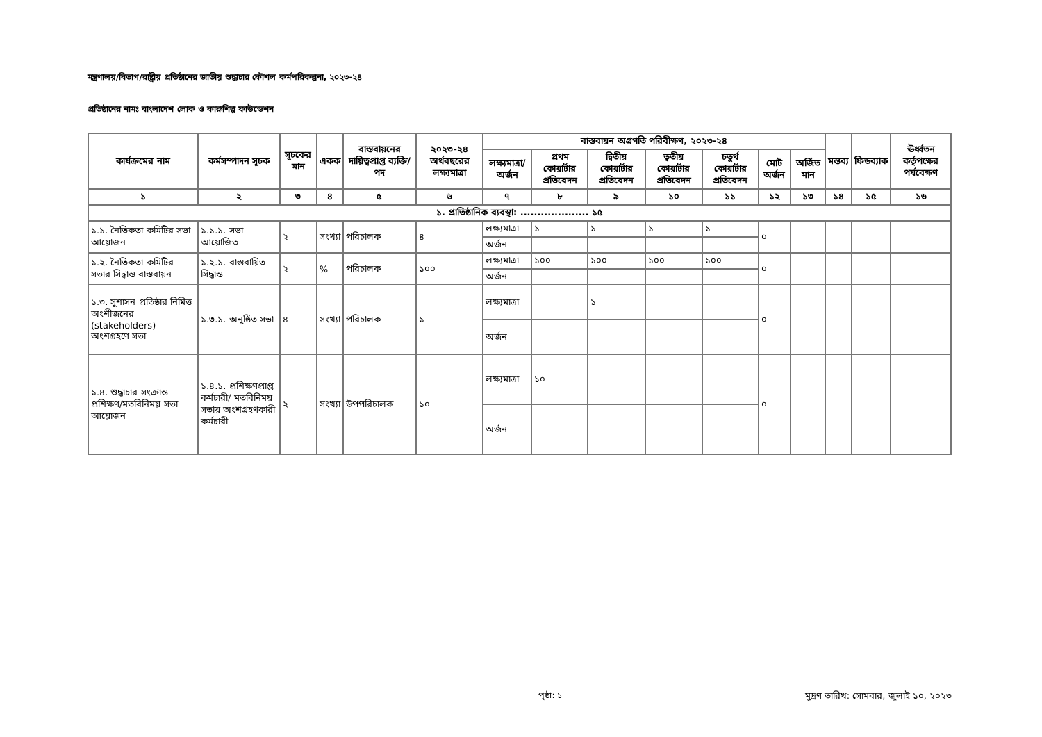মন্ত্রণালয়/বিভাগ/রাষ্ট্রীয় প্রতিষ্ঠানের জাতীয় শুদ্ধাচার কৌশল কর্মপরিকল্পনা, ২০২৩-২৪
প্রতিষ্ঠানের নামঃ বাংলাদেশ লোক ও কারুশিল্প ফাউন্ডেশন
| কার্যক্রমের নাম | কর্মসম্পাদন সূচক | সূচকের মান | একক | বাস্তবায়নের দায়িত্বপ্রাপ্ত ব্যক্তি/পদ | ২০২৩-২৪ অর্থবছরের লক্ষ্যমাত্রা | বাস্তবায়ন অগ্রগতি পরিবীক্ষণ, ২০২৩-২৪ | | | | | | | মন্তব্য | ফিডব্যাক | ঊর্ধ্বতন কর্তৃপক্ষের পর্যবেক্ষণ |
| --- | --- | --- | --- | --- | --- | --- | --- | --- | --- | --- | --- | --- | --- | --- | --- |
| | | | | | | লক্ষ্যমাত্রা/অর্জন | প্রথম কোয়ার্টার প্রতিবেদন | দ্বিতীয় কোয়ার্টার প্রতিবেদন | তৃতীয় কোয়ার্টার প্রতিবেদন | চতুর্থ কোয়ার্টার প্রতিবেদন | মোট অর্জন | অর্জিত মান | | | |
| ১ | ২ | ৩ | ৪ | ৫ | ৬ | ৭ | ৮ | ৯ | ১০ | ১১ | ১২ | ১৩ | ১৪ | ১৫ | ১৬ |
| ১. প্রাতিষ্ঠানিক ব্যবস্থা: .................... ১৫ | | | | | | | | | | | | | | | |
| ১.১. নৈতিকতা কমিটির সভা আয়োজন | ১.১.১. সভা আয়োজিত | ২ | সংখ্যা | পরিচালক | ৪ | লক্ষ্যমাত্রা | ১ | ১ | ১ | ১ | ০ | | | | |
| | | | | | | অর্জন | | | | | | | | | |
| ১.২. নৈতিকতা কমিটির সভার সিদ্ধান্ত বাস্তবায়ন | ১.২.১. বাস্তবায়িত সিদ্ধান্ত | ২ | % | পরিচালক | ১০০ | লক্ষ্যমাত্রা | ১০০ | ১০০ | ১০০ | ১০০ | ০ | | | | |
| | | | | | | অর্জন | | | | | | | | | |
| ১.৩. সুশাসন প্রতিষ্ঠার নিমিত্ত অংশীজনের (stakeholders) অংশগ্রহণে সভা | ১.৩.১. অনুষ্ঠিত সভা | ৪ | সংখ্যা | পরিচালক | ১ | লক্ষ্যমাত্রা | | ১ | | | ০ | | | | |
| | | | | | | অর্জন | | | | | | | | | |
| ১.৪. শুদ্ধাচার সংক্রান্ত প্রশিক্ষণ/মতবিনিময় সভা আয়োজন | ১.৪.১. প্রশিক্ষণপ্রাপ্ত কর্মচারী/ মতবিনিময় সভায় অংশগ্রহণকারী কর্মচারী | ২ | সংখ্যা | উপপরিচালক | ১০ | লক্ষ্যমাত্রা | ১০ | | | | ০ | | | | |
| | | | | | | অর্জন | | | | | | | | | |
পৃষ্ঠা: ১ মুদ্রণ তারিখ: সোমবার, জুলাই ১০, ২০২৩